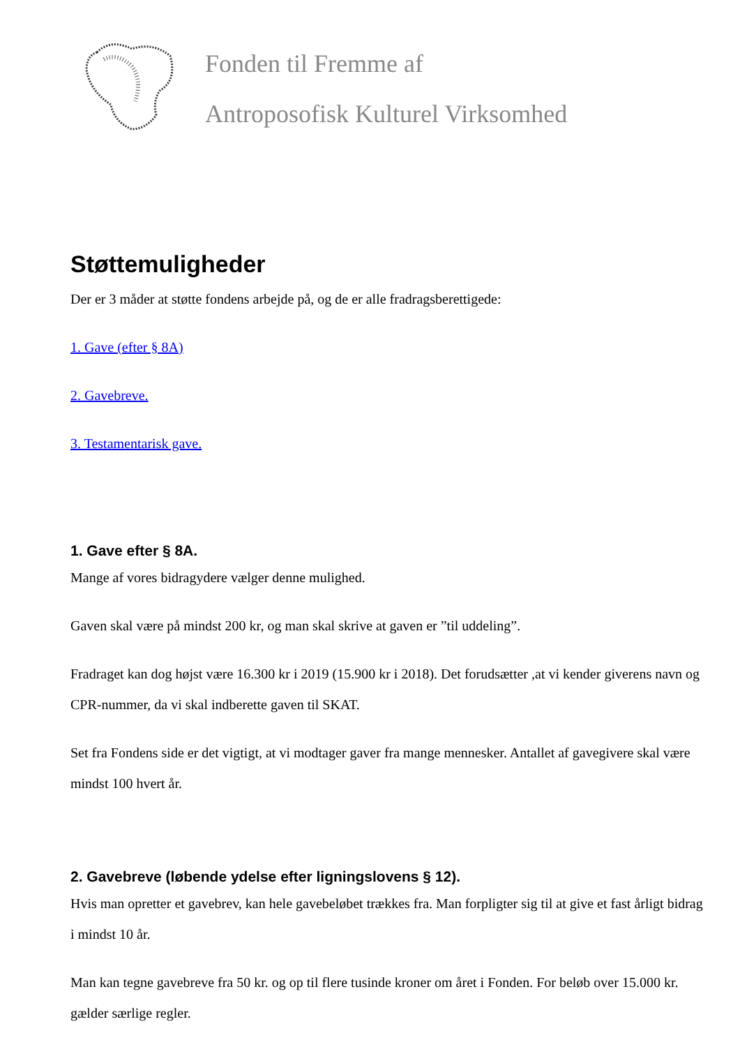Fonden til Fremme af
Antroposofisk Kulturel Virksomhed
Støttemuligheder
Der er 3 måder at støtte fondens arbejde på, og de er alle fradragsberettigede:
1. Gave (efter § 8A)
2. Gavebreve.
3. Testamentarisk gave.
1. Gave efter § 8A.
Mange af vores bidragydere vælger denne mulighed.
Gaven skal være på mindst 200 kr, og man skal skrive at gaven er ”til uddeling”.
Fradraget kan dog højst være 16.300 kr i 2019 (15.900 kr i 2018). Det forudsætter ,at vi kender giverens navn og CPR-nummer, da vi skal indberette gaven til SKAT.
Set fra Fondens side er det vigtigt, at vi modtager gaver fra mange mennesker. Antallet af gavegivere skal være mindst 100 hvert år.
2. Gavebreve (løbende ydelse efter ligningslovens § 12).
Hvis man opretter et gavebrev, kan hele gavebeløbet trækkes fra. Man forpligter sig til at give et fast årligt bidrag i mindst 10 år.
Man kan tegne gavebreve fra 50 kr. og op til flere tusinde kroner om året i Fonden. For beløb over 15.000 kr. gælder særlige regler.